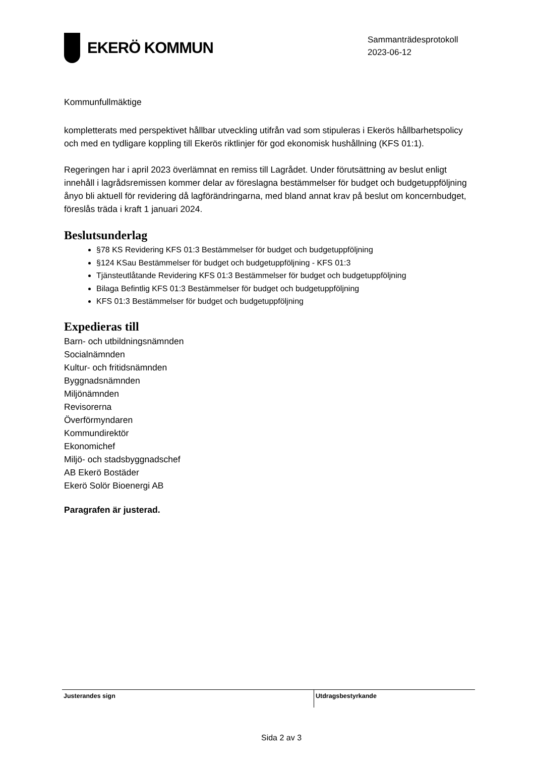EKERÖ KOMMUN
Sammanträdesprotokoll
2023-06-12
Kommunfullmäktige
kompletterats med perspektivet hållbar utveckling utifrån vad som stipuleras i Ekerös hållbarhetspolicy och med en tydligare koppling till Ekerös riktlinjer för god ekonomisk hushållning (KFS 01:1).
Regeringen har i april 2023 överlämnat en remiss till Lagrådet. Under förutsättning av beslut enligt innehåll i lagrådsremissen kommer delar av föreslagna bestämmelser för budget och budgetuppföljning ånyo bli aktuell för revidering då lagförändringarna, med bland annat krav på beslut om koncernbudget, föreslås träda i kraft 1 januari 2024.
Beslutsunderlag
§78 KS Revidering KFS 01:3 Bestämmelser för budget och budgetuppföljning
§124 KSau Bestämmelser för budget och budgetuppföljning - KFS 01:3
Tjänsteutlåtande Revidering KFS 01:3 Bestämmelser för budget och budgetuppföljning
Bilaga Befintlig KFS 01:3 Bestämmelser för budget och budgetuppföljning
KFS 01:3 Bestämmelser för budget och budgetuppföljning
Expedieras till
Barn- och utbildningsnämnden
Socialnämnden
Kultur- och fritidsnämnden
Byggnadsnämnden
Miljönämnden
Revisorerna
Överförmyndaren
Kommundirektör
Ekonomichef
Miljö- och stadsbyggnadschef
AB Ekerö Bostäder
Ekerö Solör Bioenergi AB
Paragrafen är justerad.
Justerandes sign Utdragsbestyrkande
Sida 2 av 3